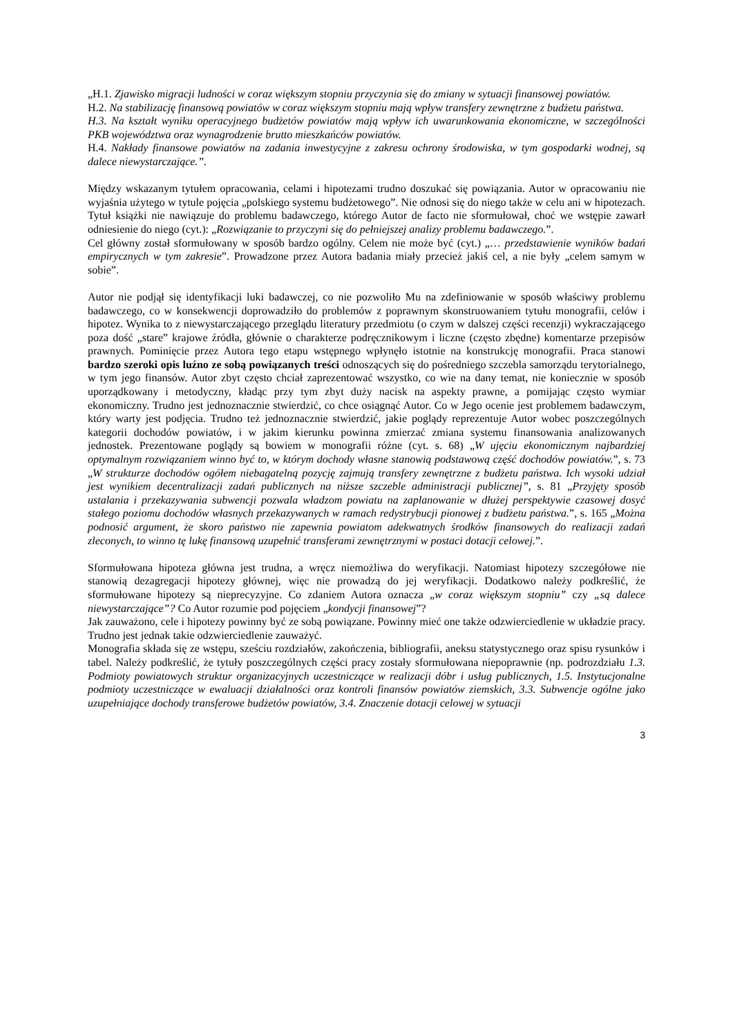„H.1. Zjawisko migracji ludności w coraz większym stopniu przyczynia się do zmiany w sytuacji finansowej powiatów.
H.2. Na stabilizację finansową powiatów w coraz większym stopniu mają wpływ transfery zewnętrzne z budżetu państwa.
H.3. Na kształt wyniku operacyjnego budżetów powiatów mają wpływ ich uwarunkowania ekonomiczne, w szczególności PKB województwa oraz wynagrodzenie brutto mieszkańców powiatów.
H.4. Nakłady finansowe powiatów na zadania inwestycyjne z zakresu ochrony środowiska, w tym gospodarki wodnej, są dalece niewystarczające.”.
Między wskazanym tytułem opracowania, celami i hipotezami trudno doszukać się powiązania. Autor w opracowaniu nie wyjaśnia użytego w tytule pojęcia „polskiego systemu budżetowego”. Nie odnosi się do niego także w celu ani w hipotezach. Tytuł książki nie nawiązuje do problemu badawczego, którego Autor de facto nie sformułował, choć we wstępie zawarł odniesienie do niego (cyt.): „Rozwiązanie to przyczyni się do pełniejszej analizy problemu badawczego.”.
Cel główny został sformułowany w sposób bardzo ogólny. Celem nie może być (cyt.) „… przedstawienie wyników badań empirycznych w tym zakresie”. Prowadzone przez Autora badania miały przecież jakiś cel, a nie były „celem samym w sobie”.
Autor nie podjął się identyfikacji luki badawczej, co nie pozwoliło Mu na zdefiniowanie w sposób właściwy problemu badawczego, co w konsekwencji doprowadziło do problemów z poprawnym skonstruowaniem tytułu monografii, celów i hipotez. Wynika to z niewystarczającego przeglądu literatury przedmiotu (o czym w dalszej części recenzji) wykraczającego poza dość „stare” krajowe źródła, głównie o charakterze podręcznikowym i liczne (często zbędne) komentarze przepisów prawnych. Pominięcie przez Autora tego etapu wstępnego wpłynęło istotnie na konstrukcję monografii. Praca stanowi bardzo szeroki opis luźno ze sobą powiązanych treści odnoszących się do pośredniego szczebla samorządu terytorialnego, w tym jego finansów. Autor zbyt często chciał zaprezentować wszystko, co wie na dany temat, nie koniecznie w sposób uporządkowany i metodyczny, kładąc przy tym zbyt duży nacisk na aspekty prawne, a pomijając często wymiar ekonomiczny. Trudno jest jednoznacznie stwierdzić, co chce osiągnąć Autor. Co w Jego ocenie jest problemem badawczym, który warty jest podjęcia. Trudno też jednoznacznie stwierdzić, jakie poglądy reprezentuje Autor wobec poszczególnych kategorii dochodów powiatów, i w jakim kierunku powinna zmierzać zmiana systemu finansowania analizowanych jednostek. Prezentowane poglądy są bowiem w monografii różne (cyt. s. 68) „W ujęciu ekonomicznym najbardziej optymalnym rozwiązaniem winno być to, w którym dochody własne stanowią podstawową część dochodów powiatów.”, s. 73 „W strukturze dochodów ogółem niebagatelną pozycję zajmują transfery zewnętrzne z budżetu państwa. Ich wysoki udział jest wynikiem decentralizacji zadań publicznych na niższe szczeble administracji publicznej”, s. 81 „Przyjęty sposób ustalania i przekazywania subwencji pozwala władzom powiatu na zaplanowanie w dłużej perspektywie czasowej dosyć stałego poziomu dochodów własnych przekazywanych w ramach redystrybucji pionowej z budżetu państwa.”, s. 165 „Można podnosić argument, że skoro państwo nie zapewnia powiatom adekwatnych środków finansowych do realizacji zadań zleconych, to winno tę lukę finansową uzupełnić transferami zewnętrznymi w postaci dotacji celowej.”.
Sformułowana hipoteza główna jest trudna, a wręcz niemożliwa do weryfikacji. Natomiast hipotezy szczegółowe nie stanowią dezagregacji hipotezy głównej, więc nie prowadzą do jej weryfikacji. Dodatkowo należy podkreślić, że sformułowane hipotezy są nieprecyzyjne. Co zdaniem Autora oznacza „w coraz większym stopniu” czy „są dalece niewystarczające”? Co Autor rozumie pod pojęciem „kondycji finansowej”?
Jak zauważono, cele i hipotezy powinny być ze sobą powiązane. Powinny mieć one także odzwierciedlenie w układzie pracy. Trudno jest jednak takie odzwierciedlenie zauważyć.
Monografia składa się ze wstępu, sześciu rozdziałów, zakończenia, bibliografii, aneksu statystycznego oraz spisu rysunków i tabel. Należy podkreślić, że tytuły poszczególnych części pracy zostały sformułowana niepoprawnie (np. podrozdziału 1.3. Podmioty powiatowych struktur organizacyjnych uczestniczące w realizacji dóbr i usług publicznych, 1.5. Instytucjonalne podmioty uczestniczące w ewaluacji działalności oraz kontroli finansów powiatów ziemskich, 3.3. Subwencje ogólne jako uzupełniające dochody transferowe budżetów powiatów, 3.4. Znaczenie dotacji celowej w sytuacji
3